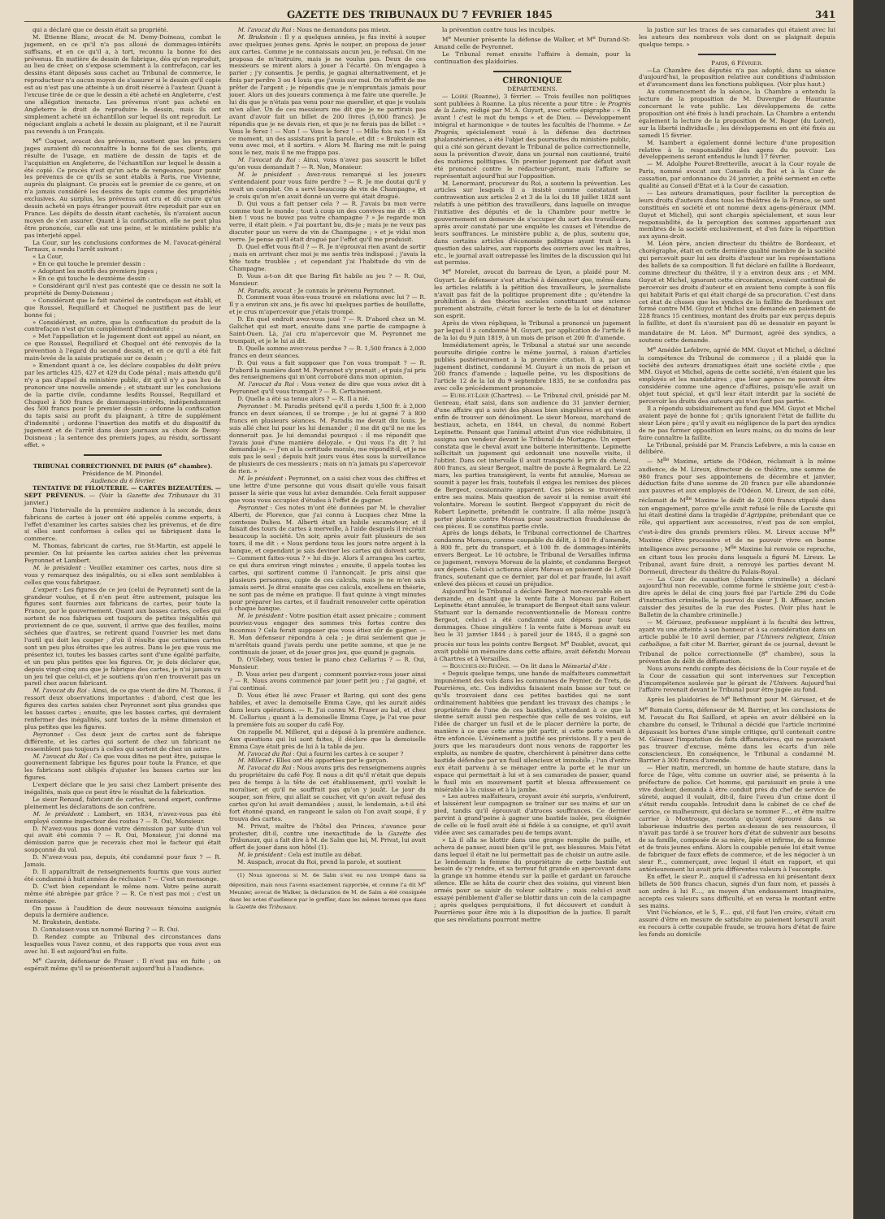GAZETTE DES TRIBUNAUX DU 7 FEVRIER 1845 341
qui a déclaré que ce dessin était sa propriété.
M. Etienne Blanc, avocat de M. Demy-Doineau, combat le jugement, en ce qu'il n'a pas alloué de dommages-intérêts suffisans, et en ce qu'il a, à tort, reconnu la bonne foi des prévenus. En matière de dessin de fabrique, dès qu'on reproduit, au lieu de créer, on s'expose sciemment à la contrefaçon, car les dessins étant déposés sous cachet au Tribunal de commerce, le reproducteur n'a aucun moyen de s'assurer si le dessin qu'il copie est ou n'est pas une atteinte à un droit réservé à l'auteur. Quant à l'excuse tirée de ce que le dessin a été acheté en Angleterre, c'est une allégation inexacte. Les prévenus n'ont pas acheté en Angleterre le droit de reproduire le dessin, mais ils ont simplement acheté un échantillon sur lequel ils ont reproduit. Le négociant anglais a acheté le dessin au plaignant, et il ne l'aurait pas revendu à un Français.
M<sup>e</sup> Coquet, avocat des prévenus, soutient que les premiers juges auraient dû reconnaître la bonne foi de ses clients, qui résulte de l'usage, en matière de dessin de tapis et de l'acquisition en Angleterre, de l'échantillon sur lequel le dessin a été copié. Ce procès n'est qu'un acte de vengeance, pour punir les prévenus de ce qu'ils se sont établis à Paris, rue Vivienne, auprès du plaignant. Ce procès est le premier de ce genre, et on n'a jamais considéré les dessins de tapis comme des propriétés exclusives. Au surplus, les prévenus ont cru et dû croire qu'un dessin acheté en pays étranger pouvait être reproduit par eux en France. Les dépôts de dessin étant cachetés, ils n'avaient aucun moyen de s'en assurer. Quant à la confiscation, elle ne peut plus être prononcée, car elle est une peine, et le ministère public n'a pas interjeté appel.
La Cour, sur les conclusions conformes de M. l'avocat-général Ternaux, a rendu l'arrêt suivant :
« La Cour,
» En ce qui touche le premier dessin :
» Adoptant les motifs des premiers juges ;
» En ce qui touche le deuxième dessin :
» Considérant qu'il n'est pas contesté que ce dessin ne soit la propriété de Demy-Doisneau ;
» Considérant que le fait matériel de contrefaçon est établi, et que Roussel, Requillard et Choquel ne justifient pas de leur bonne foi ;
» Considérant, en outre, que la confiscation du produit de la contrefaçon n'est qu'un complément d'indemnité ;
» Met l'appellation et le jugement dont est appel au néant, en ce que Roussel, Requillard et Choquel ont été renvoyés de la prévention à l'égard du second dessin, et en ce qu'il a été fait main-levée de la saisie pratiquée sur ce dessin ;
» Emendant quant à ce, les déclare coupables du délit prévu par les articles 425, 427 et 429 du Code pénal ; mais attendu qu'il n'y a pas d'appel du ministère public, dit qu'il n'y a pas lieu de prononcer une nouvelle amende ; et statuant sur les conclusions de la partie civile, condamne lesdits Roussel, Requillard et Choquel à 500 francs de dommages-intérêts, indépendamment des 500 francs pour le premier dessin ; ordonne la confiscation du tapis saisi au profit du plaignant, à titre de supplément d'indemnité ; ordonne l'insertion des motifs et du dispositif du jugement et de l'arrêt dans deux journaux au choix de Demy-Doisneau ; la sentence des premiers juges, au résidu, sortissant effet. »
TRIBUNAL CORRECTIONNEL DE PARIS (6<sup>e</sup> chambre).
Présidence de M. Pinondel.
Audience du 6 février.
TENTATIVE DE FILOUTERIE. — CARTES BIZEAUTÉES. — SEPT PRÉVENUS. — (Voir la Gazette des Tribunaux du 31 janvier.)
Dans l'intervalle de la première audience à la seconde, deux fabricans de cartes à jouer ont été appelés comme experts, à l'effet d'examiner les cartes saisies chez les prévenus, et de dire si elles sont conformes à celles qui se fabriquent dans le commerce.
M. Thomas, fabricant de cartes, rue St-Martin, est appelé le premier. On lui présente les cartes saisies chez les prévenus Peyronnet et Lambert.
M. le président : Veuillez examiner ces cartes, nous dire si vous y remarquez des inégalités, ou si elles sont semblables à celles que vous fabriquez.
L'expert : Les figures de ce jeu (celui de Peyronnet) sont de la grandeur voulue, et il n'en peut être autrement, puisque les figures sont fournies aux fabricans de cartes, pour toute la France, par le gouvernement. Quant aux basses cartes, celles qui sortent de nos fabriques ont toujours de petites inégalités qui proviennent de ce que, souvent, il arrive que des feuilles, moins séchées que d'autres, se retirent quand l'ouvrier les met dans l'outil qui doit les couper ; d'où il résulte que certaines cartes sont un peu plus étroites que les autres. Dans le jeu que vous me présentez ici, toutes les basses cartes sont d'une égalité parfaite, et un peu plus petites que les figures. Or, je dois déclarer que, depuis vingt-cinq ans que je fabrique des cartes, je n'ai jamais vu un jeu tel que celui-ci, et je soutiens qu'on n'en trouverait pas un pareil chez aucun fabricant.
M. l'avocat du Roi : Ainsi, de ce que vient de dire M. Thomas, il ressort deux observations importantes : d'abord, c'est que les figures des cartes saisies chez Peyronnet sont plus grandes que les basses cartes ; ensuite, que les basses cartes, qui devraient renfermer des inégalités, sont toutes de la même dimension et plus petites que les figures.
Peyronnet : Ces deux jeux de cartes sont de fabrique différente, et les cartes qui sortent de chez un fabricant ne ressemblent pas toujours à celles qui sortent de chez un autre.
M. l'avocat du Roi : Ce que vous dites ne peut être, puisque le gouvernement fabrique les figures pour toute la France, et que les fabricans sont obligés d'ajuster les basses cartes sur les figures.
L'expert déclare que le jeu saisi chez Lambert présente des inégalités, mais que ce peut être le résultat de la fabrication.
Le sieur Renaud, fabricant de cartes, second expert, confirme pleinement les déclarations de son confrère.
M. le président : Lambert, en 1834, n'avez-vous pas été employé comme inspecteur des routes ? — R. Oui, Monsieur.
D. N'avez-vous pas donné votre démission par suite d'un vol qui avait été commis ? — R. Oui, Monsieur, j'ai donné ma démission parce que je recevais chez moi le facteur qui était soupçonné du vol.
D. N'avez-vous pas, depuis, été condamné pour faux ? — R. Jamais.
D. Il apparaîtrait de renseignements fournis que vous auriez été condamné à huit années de réclusion ? — C'est un mensonge.
D. C'est bien cependant le même nom. Votre peine aurait même été abrégée par grâce ? — R. Ce n'est pas moi ; c'est un mensonge.
On passe à l'audition de deux nouveaux témoins assignés depuis la dernière audience.
M. Brukstein, dentiste.
D. Connaissez-vous un nommé Baring ? — R. Oui.
D. Rendez compte au Tribunal des circonstances dans lesquelles vous l'avez connu, et des rapports que vous avez eus avec lui. Il est aujourd'hui en fuite.
M<sup>e</sup> Cauvin, défenseur de Fraser : Il n'est pas en fuite ; on espérait même qu'il se présenterait aujourd'hui à l'audience.
M. l'avocat du Roi : Nous ne demandons pas mieux.
M. Brukstein : Il y a quelques années, je fus invité à souper avec quelques jeunes gens. Après le souper, on proposa de jouer aux cartes. Comme je ne connaissais aucun jeu, je refusai. On me proposa de m'instruire, mais je ne voulus pas. Deux de ces messieurs se mirent alors à jouer à l'écarté. On m'engagea à parier ; j'y consentis. Je perdis, je gagnai alternativement, et je finis par perdre 3 ou 4 louis que j'avais sur moi. On m'offrit de me prêter de l'argent ; je répondis que je n'empruntais jamais pour jouer. Alors un des joueurs commença à me faire une querelle. Je lui dis que je n'étais pas venu pour me quereller, et que je voulais m'en aller. Un de ces messieurs me dit que je ne partirais pas avant d'avoir fait un billet de 200 livres (5,000 francs). Je répondis que je ne devais rien, et que je ne ferais pas de billet : « Vous le ferez ! — Non ! — Vous le ferez ! — Mille fois non ! » En ce moment, un des assistans prit la parole, et dit : « Brukstein est venu avec moi, et il sortira. » Alors M. Baring me mit le poing sous le nez, mais il ne me frappa pas.
M. l'avocat du Roi : Ainsi, vous n'avez pas souscrit le billet qu'on vous demandait ? — R. Non, Monsieur.
M. le président : Avez-vous remarqué si les joueurs s'entendaient pour vous faire perdre ? — R. Je me doutai qu'il y avait un complot. On a servi beaucoup de vin de Champagne, et je crois qu'on m'en avait donné un verre qui était drogué.
D. Qui vous a fait penser cela ? — R. J'avais bu mon verre comme tout le monde ; tout à coup un des convives me dit : « Eh bien ! vous ne buvez pas votre champagne ? » Je regarde mon verre, il était plein. « J'ai pourtant bu, dis-je ; mais je ne veux pas discuter pour un verre de vin de Champagne ; » et je vidai mon verre. Je pense qu'il était drogué par l'effet qu'il me produisit.
D. Quel effet vous fit-il ? — R. Je n'éprouvai rien avant de sortir ; mais en arrivant chez moi je me sentis très indisposé ; j'avais la tête toute troublée ; et cependant j'ai l'habitude du vin de Champagne.
D. Vous a-t-on dit que Baring fût habile au jeu ? — R. Oui, Monsieur.
M. Paradis, avocat : Je connais le prévenu Peyronnet.
D. Comment vous êtes-vous trouvé en relations avec lui ? — R. Il y a environ six ans, je fis avec lui quelques parties de bouillotte, et je crus m'apercevoir que j'étais trompé.
D. En quel endroit avez-vous joué ? — R. D'abord chez un M. Galichet qui est mort, ensuite dans une partie de campagne à Saint-Ouen. Là, j'ai cru m'apercevoir que M. Peyronnet me trompait, et je le lui ai dit.
D. Quelle somme avez-vous perdue ? — R. 1,500 francs à 2,000 francs en deux séances.
D. Qui vous a fait supposer que l'on vous trompait ? — R. D'abord la manière dont M. Peyronnet s'y prenait ; et puis j'ai pris des renseignemens qui m'ont corroboré dans mon opinion.
M. l'avocat du Roi : Vous venez de dire que vous aviez dit à Peyronnet qu'il vous trompait ? — R. Certainement.
D. Quelle a été sa tenue alors ? — R. Il a nié.
Peyronnet : M. Paradis prétend qu'il a perdu 1,500 fr. à 2,000 francs en deux séances, il se trompe ; je lui ai gagné 7 à 800 francs en plusieurs séances. M. Paradis me devait dix louis. Je suis allé chez lui pour les lui demander ; il me dit qu'il ne me les donnerait pas. Je lui demandai pourquoi : il me répondit que l'avais joué d'une manière déloyale. « Qui vous l'a dit ? lui demandai-je. — J'en ai la certitude morale, me répondit-il, et je ne suis pas le seul ; depuis huit jours vous êtes sous la surveillance de plusieurs de ces messieurs ; mais on n'a jamais pu s'apercevoir de rien. »
M. le président : Peyronnet, on a saisi chez vous des chiffres et une lettre d'une personne qui vous disait qu'elle vous faisait passer la série que vous lui aviez demandée. Cela ferait supposer que vous vous occupiez d'études à l'effet de gagner.
Peyronnet : Ces notes m'ont été données par M. le chevalier Alberti, de Florence, que j'ai connu à Lucques chez Mme la comtesse Dulieu. M. Alberti était un habile escamoteur, et il faisait des tours de cartes à merveille, à l'aide desquels il récréait beaucoup la société. Un soir, après avoir fait plusieurs de ses tours, il me dit : « Nous perdons tous les jours notre argent à la banque, et cependant je sais deviner les cartes qui doivent sortir. — Comment faites-vous ? » lui dis-je. Alors il arrangea les cartes, ce qui dura environ vingt minutes ; ensuite, il appela toutes les cartes, qui sortirent comme il l'annonçait. Je pris ainsi que plusieurs personnes, copie de ces calculs, mais je ne m'en suis jamais servi. Je dirai ensuite que ces calculs, excellens en théorie, ne sont pas de même en pratique. Il faut quinze à vingt minutes pour préparer les cartes, et il faudrait renouveler cette opération à chaque banque.
M. le président : Votre position était assez précaire ; comment pouviez-vous engager des sommes très fortes contre des inconnus ? Cela ferait supposer que vous étiez sûr de gagner. — R. Mon défenseur répondra à cela ; je dirai seulement que je m'arrêtais quand j'avais perdu une petite somme, et que je ne continuais de jouer, et de jouer gros jeu, que quand je gagnais.
D. O'Glebey, vous teniez le piano chez Cellarius ? — R. Oui, Monsieur.
D. Vous aviez peu d'argent ; comment pouviez-vous jouer ainsi ? — R. Nous avons commencé par jouer petit jeu ; j'ai gagné, et j'ai continué.
D. Vous étiez lié avec Fraser et Baring, qui sont des gens habiles, et avec la demoiselle Emma Caye, qui les aurait aidés dans leurs opérations. — R. J'ai connu M. Fraser au bal, et chez M. Cellarius ; quant à la demoiselle Emma Caye, je l'ai vue pour la première fois au souper du café Foy.
On rappelle M. Milleret, qui a déposé à la première audience. Aux questions qui lui sont faites, il déclare que la demoiselle Emma Caye était près de lui à la table de jeu.
M. l'avocat du Roi : Qui a fourni les cartes à ce souper ?
M. Milleret : Elles ont été apportées par le garçon.
M. l'avocat du Roi : Nous avons pris des renseignemens auprès du propriétaire du café Foy. Il nous a dit qu'il n'était que depuis peu de temps à la tête de cet établissement, qu'il voulait le moraliser, et qu'il ne souffrait pas qu'on y jouât. Le jour du souper, son frère, qui allait se coucher, vit qu'on avait refusé des cartes qu'on lui avait demandées ; aussi, le lendemain, a-t-il été fort étonné quand, en rangeant le salon où l'on avait soupé, il y trouva des cartes.
M. Privat, maître de l'hôtel des Princes, s'avance pour protester, dit-il, contre une inexactitude de la Gazette des Tribunaux, qui a fait dire à M. de Salm que lui, M. Privat, lui avait offert de jouer dans son hôtel (1).
M. le président : Cela est inutile au débat.
M. Auspach, avocat du Roi, prend la parole, et soutient
(1) Nous ignorons si M. de Salm s'est ou non trompé dans sa déposition, mais nous l'avons exactement rapportée, et comme l'a dit M<sup>e</sup> Meunier, avocat de Walker, la déclaration de M. de Salm a été consignée dans les notes d'audience par le greffier, dans les mêmes termes que dans la Gazette des Tribunaux.
la prévention contre tous les inculpés.
M<sup>e</sup> Meunier présente la défense de Walker, et M<sup>e</sup> Durand-St-Amand celle de Peyronnet.
Le Tribunal remet ensuite l'affaire à demain, pour la continuation des plaidoiries.
CHRONIQUE
DÉPARTEMENS.
— LOIRE (Roanne), 3 février. — Trois feuilles non politiques sont publiées à Roanne. La plus récente a pour titre : le Progrès de la Loire, rédigé par M. A. Guyart, avec cette épigraphe : « En avant ! c'est le mot du temps » et de Dieu. — Développement intégral et harmonique » de toutes les facultés de l'homme. » Le Progrès, spécialement voué à la défense des doctrines phalanstériennes, a été l'objet des poursuites du ministère public, qui a cité son gérant devant le Tribunal de police correctionnelle, sous la prévention d'avoir, dans un journal non cautionné, traité des matières politiques. Un premier jugement par défaut avait été prononcé contre le rédacteur-gérant, mais l'affaire se représentait aujourd'hui sur l'opposition.
M. Lenormant, procureur du Roi, a soutenu la prévention. Les articles sur lesquels il a insisté comme constatant la contravention aux articles 2 et 3 de la loi du 18 juillet 1828 sont relatifs à une pétition des travailleurs, dans laquelle on invoque l'initiative des députés et de la Chambre pour mettre le gouvernement en demeure de s'occuper du sort des travailleurs, après avoir constaté par une enquête les causes et l'étendue de leurs souffrances. Le ministère public a, de plus, soutenu que, dans certains articles d'économie politique ayant trait à la question des salaires, aux rapports des ouvriers avec les maîtres, etc., le journal avait outrepassé les limites de la discussion qui lui est permise.
M<sup>e</sup> Morelet, avocat du barreau de Lyon, a plaidé pour M. Guyart. Le défenseur s'est attaché à démontrer que, même dans les articles relatifs à la pétition des travailleurs, le journaliste n'avait pas fait de la politique proprement dite ; qu'étendre la prohibition à des théories sociales constituant une science purement abstraite, c'était forcer le texte de la loi et dénaturer son esprit.
Après de vives répliques, le Tribunal a prononcé un jugement par lequel il a condamné M. Guyart, par application de l'article 6 de la loi du 9 juin 1819, à un mois de prison et 200 fr. d'amende.
Immédiatement après, le Tribunal a statué sur une seconde poursuite dirigée contre le même journal, à raison d'articles publiés postérieurement à la première citation. Il a, par un jugement distinct, condamné M. Guyart à un mois de prison et 200 francs d'amende ; laquelle peine, vu les dispositions de l'article 12 de la loi du 9 septembre 1835, ne se confondra pas avec celle précédemment prononcée.
— EURE-ET-LOIR (Chartres). — Le Tribunal civil, présidé par M. Genreau, était saisi, dans son audience du 31 janvier dernier, d'une affaire qui a suivi des phases bien singulières et qui vient enfin de trouver son dénoûment. Le sieur Moreau, marchand de bestiaux, acheta, en 1844, un cheval, du nommé Robert Lepinette. Pensant que l'animal atteint d'un vice rédhibitoire, il assigna son vendeur devant le Tribunal de Mortagne. Un expert constata que le cheval avait une boiterie intermittente. Lepinette sollicitait un jugement qui ordonnait une nouvelle visite, il l'obtint. Dans cet intervalle il avait transporté le prix du cheval, 800 francs, au sieur Bergeot, maître de poste à Regmalard. Le 22 mars, les parties transigèrent, la vente fut annulée, Moreau se soumit à payer les frais, toutefois il exigea les remises des pièces de Bergeot, cessionnaire apparent. Ces pièces se trouvèrent entre ses mains. Mais question de savoir si la remise avait été volontaire. Moreau le soutint. Bergeot s'appuyant du récit de Robert Lepinette, prétendit le contraire. Il alla même jusqu'à porter plainte contre Moreau pour soustraction frauduleuse de ces pièces. Il se constitua partie civile.
Après de longs débats, le Tribunal correctionnel de Chartres condamna Moreau, comme coupable du délit, à 100 fr. d'amende, à 800 fr., prix du transport, et à 100 fr. de dommages-intérêts envers Bergeot. Le 10 octobre, le Tribunal de Versailles infirma ce jugement, renvoya Moreau de la plainte, et condamna Bergeot aux dépens. Celui-ci actionna alors Moreau en paiement de 1,450 francs, soutenant que ce dernier, par dol et par fraude, lui avait enlevé des pièces et causé un préjudice.
Aujourd'hui le Tribunal a déclaré Bergeot non-recevable en sa demande, en disant que la vente faite à Moreau par Robert Lepinette étant annulée, le transport de Bergeot était sans valeur. Statuant sur la demande reconventionnelle de Moreau contre Bergeot, celui-ci a été condamné aux dépens pour tous dommages. Chose singulière ! la vente faite à Moreau avait eu lieu le 31 janvier 1844 ; à pareil jour de 1845, il a gagné son procès sur tous les points contre Bergeot. M<sup>e</sup> Doublet, avocat, qui avait publié un mémoire dans cette affaire, avait défendu Moreau à Chartres et à Versailles.
— BOUCHES-DU-RHÔNE. — On lit dans le Mémorial d'Aix :
« Depuis quelque temps, une bande de malfaiteurs commettait impunément des vols dans les communes de Peynier, de Trets, de Pourrières, etc. Ces individus faisaient main basse sur tout ce qu'ils trouvaient dans ces petites bastides qui ne sont ordinairement habitées que pendant les travaux des champs ; le propriétaire de l'une de ces bastides, s'attendant à ce que la sienne serait aussi peu respectée que celle de ses voisins, eut l'idée de charger un fusil et de le placer derrière la porte, de manière à ce que cette arme pût partir, si cette porte venait à être enfoncée. L'événement a justifié ses prévisions. Il y a peu de jours que les maraudeurs dont nous venons de rapporter les exploits, au nombre de quatre, cherchèrent à pénétrer dans cette bastide défendue par un fusil silencieux et immobile ; l'un d'entre eux était parvenu à se ménager entre la porte et le mur un espace qui permettait à lui et à ses camarades de passer, quand le fusil mis en mouvement partit et blessa affreusement ce misérable à la cuisse et à la jambe.
» Les autres malfaiteurs, croyant avoir été surpris, s'enfuirent, et laissèrent leur compagnon se traîner sur ses mains et sur un pied, tandis qu'il éprouvait d'atroces souffrances. Ce dernier parvint à grand'peine à gagner une bastide isolée, peu éloignée de celle où le fusil avait été si fidèle à sa consigne, et qu'il avait vidée avec ses camarades peu de temps avant.
» Là il alla se blottir dans une grange remplie de paille, et acheva de panser, aussi bien qu'il le put, ses blessures. Mais l'état dans lequel il était ne lui permettait pas de choisir un autre asile. Le lendemain la femme du propriétaire de cette bastide eut besoin de s'y rendre, et sa terreur fut grande en apercevant dans la grange un homme étendu sur la paille et gardant un farouche silence. Elle se hâta de courir chez des voisins, qui vinrent bien armés pour se saisir du voleur solitaire ; mais celui-ci avait essayé péniblement d'aller se blottir dans un coin de la campagne ; après quelques perquisitions, il fut découvert et conduit à Pourrières pour être mis à la disposition de la justice. Il paraît que ses révélations pourront mettre
la justice sur les traces de ses camarades qui étaient avec lui les auteurs des nombreux vols dont on se plaignait depuis quelque temps. »
PARIS, 6 FÉVRIER.
—La Chambre des députés n'a pas adopté, dans sa séance d'aujourd'hui, la proposition relative aux conditions d'admission et d'avancement dans les fonctions publiques. (Voir plus haut.)
Au commencement de la séance, la Chambre a entendu la lecture de la proposition de M. Duvergier de Hauranne concernant le vote public. Les développemens de cette proposition ont été fixés à lundi prochain. La Chambre a entendu également la lecture de la proposition de M. Roger (du Loiret), sur la liberté individuelle ; les développemens en ont été fixés au samedi 15 février.
M. Isambert a également donné lecture d'une proposition relative à la responsabilité des agens du pouvoir. Les développemens seront entendus le lundi 17 février.
— M. Adolphe Pouret-Bretteville, avocat à la Cour royale de Paris, nommé avocat aux Conseils du Roi et à la Cour de cassation, par ordonnance du 24 janvier, a prêté serment en cette qualité au Conseil d'Etat et à la Cour de cassation.
— Les auteurs dramatiques, pour faciliter la perception de leurs droits d'auteurs dans tous les théâtres de la France, se sont constitués en société et ont nommé deux agens-généraux (MM. Guyot et Michel), qui sont chargés spécialement, et sous leur responsabilité, de la perception des sommes appartenant aux membres de la société exclusivement, et d'en faire la répartition aux ayans-droit.
M. Léon père, ancien directeur du théâtre de Bordeaux, et chorégraphe, était en cette dernière qualité membre de la société qui percevait pour lui ses droits d'auteur sur les représentations des ballets de sa composition. Il fut déclaré en faillite à Bordeaux, comme directeur du théâtre, il y a environ deux ans ; et MM. Guyot et Michel, ignorant cette circonstance, avaient continué de percevoir ses droits d'auteur et en avaient tenu compte à son fils qui habitait Paris et qui était chargé de sa procuration. C'est dans cet état de choses que les syndics de la faillite de Bordeaux ont formé contre MM. Guyot et Michel une demande en paiement de 228 francs 15 centimes, montant des droits par eux perçus depuis la faillite, et dont ils n'auraient pas dû se dessaisir en payant le mandataire de M. Léon. M<sup>e</sup> Durmont, agréé des syndics, a soutenu cette demande.
M<sup>e</sup> Amédée Lefebvre, agréé de MM. Guyot et Michel, a décliné la compétence du Tribunal de commerce ; il a plaidé que la société des auteurs dramatiques était une société civile ; que MM. Guyot et Michel, agens de cette société, n'en étaient que les employés et les mandataires ; que leur agence ne pouvait être considérée comme une agence d'affaires, puisqu'elle avait un objet tout spécial, et qu'il leur était interdit par la société de percevoir les droits des auteurs qui n'en font pas partie.
Il a répondu subsidiairement au fond que MM. Guyot et Michel avaient payé de bonne foi ; qu'ils ignoraient l'état de faillite du sieur Léon père ; qu'il y avait eu négligence de la part des syndics de ne pas former opposition en leurs mains, ou du moins de leur faire connaître la faillite.
Le Tribunal, présidé par M. Francis Lefebvre, a mis la cause en délibéré.
— M<sup>lle</sup> Maxime, artiste de l'Odéon, réclamait à la même audience, de M. Lireux, directeur de ce théâtre, une somme de 980 francs pour ses appointemens de décembre et janvier, déduction faite d'une somme de 20 francs par elle abandonnée aux pauvres et aux employés de l'Odéon. M. Lireux, de son côté, réclamait de M<sup>lle</sup> Maxime le dédit de 2,000 francs stipulé dans son engagement, parce qu'elle avait refusé le rôle de Locuste qui lui était destiné dans la tragédie d'Agrippine, prétendant que ce rôle, qui appartient aux accessoires, n'est pas de son emploi, c'est-à-dire des grands premiers rôles. M. Lireux accuse M<sup>lle</sup> Maxime d'être processive et de ne pouvoir vivre en bonne intelligence avec personne ; M<sup>lle</sup> Maxime lui renvoie ce reproche, en citant tous les procès dans lesquels a figuré M. Lireux. Le Tribunal, avant faire droit, a renvoyé les parties devant M. Dormeuil, directeur du théâtre du Palais-Royal.
— La Cour de cassation (chambre criminelle) a déclaré aujourd'hui non recevable, comme formé le sixième jour, c'est-à-dire après le délai de cinq jours fixé par l'article 296 du Code d'instruction criminelle, le pourvoi du sieur J. B. Affnaer, ancien caissier des jésuites de la rue des Postes. (Voir plus haut le Bulletin de la chambre criminelle.)
— M. Gérusez, professeur suppléant à la faculté des lettres, ayant vu une atteinte à son honneur et à sa considération dans un article publié le 10 avril dernier, par l'Univers religieux, Union catholique, a fait citer M. Barrier, gérant de ce journal, devant le Tribunal de police correctionnelle (8<sup>e</sup> chambre), sous la prévention du délit de diffamation.
Nous avons rendu compte des décisions de la Cour royale et de la Cour de cassation qui sont intervenues sur l'exception d'incompétence soulevée par le gérant de l'Univers. Aujourd'hui l'affaire revenait devant le Tribunal pour être jugée au fond.
Après les plaidoiries de M<sup>e</sup> Bethmont pour M. Gérusez, et de M<sup>e</sup> Romain Cornu, défenseur de M. Barrier, et les conclusions de M. l'avocat du Roi Saillard, et après en avoir délibéré en la chambre du conseil, le Tribunal a décidé que l'article incriminé dépassait les bornes d'une simple critique, qu'il contenait contre M. Gérusez l'imputation de faits diffamatoires, qui ne pouvaient pas trouver d'excuse, même dans les écarts d'un zèle consciencieux. En conséquence, le Tribunal a condamné M. Barrier à 300 francs d'amende.
— Hier matin, mercredi, un homme de haute stature, dans la force de l'âge, vêtu comme un ouvrier aisé, se présenta à la préfecture de police. Cet homme, qui paraissait en proie à une vive douleur, demanda à être conduit près du chef de service de sûreté, auquel il voulait, dit-il, faire l'aveu d'un crime dont il s'était rendu coupable. Introduit dans le cabinet de ce chef de service, ce malheureux, qui déclara se nommer F..., et être maître carrier à Montrouge, raconta qu'ayant éprouvé dans sa laborieuse industrie des pertes au-dessus de ses ressources, il n'avait pas tardé à se trouver hors d'état de subvenir aux besoins de sa famille, composée de sa mère, âgée et infirme, de sa femme et de trois jeunes enfans. Alors la coupable pensée lui était venue de fabriquer de faux effets de commerce, et de les négocier à un sieur P..., commerçant, avec lequel il était en rapport, et qui antérieurement lui avait pris différentes valeurs à l'escompte.
En effet, le sieur P... auquel il s'adressa en lui présentant deux billets de 500 francs chacun, signés d'un faux nom, et passés à son ordre à lui F...., au moyen d'un endossement imaginaire, accepta ces valeurs sans difficulté, et en versa le montant entre ses mains.
Vint l'échéance, et le 5, F.... qui, s'il faut l'en croire, s'était cru assuré d'être en mesure de satisfaire au paiement lorsqu'il avait eu recours à cette coupable fraude, se trouva hors d'état de faire les fonds au domicile